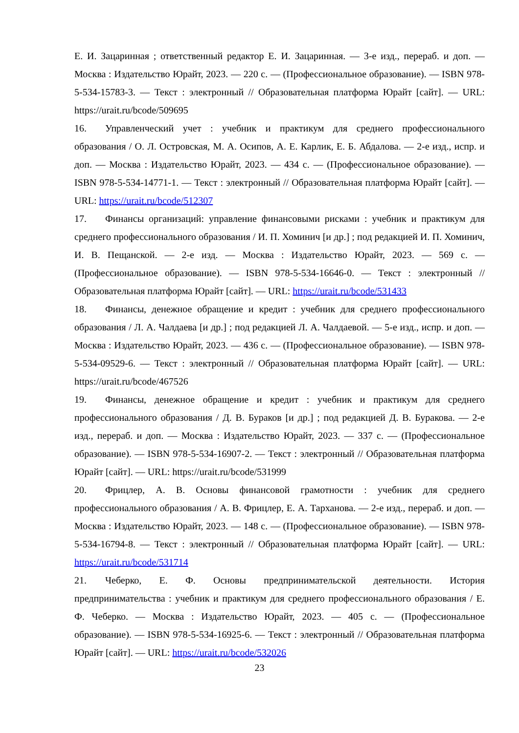Е. И. Зацаринная ; ответственный редактор Е. И. Зацаринная. — 3-е изд., перераб. и доп. — Москва : Издательство Юрайт, 2023. — 220 с. — (Профессиональное образование). — ISBN 978-5-534-15783-3. — Текст : электронный // Образовательная платформа Юрайт [сайт]. — URL: https://urait.ru/bcode/509695
16. Управленческий учет : учебник и практикум для среднего профессионального образования / О. Л. Островская, М. А. Осипов, А. Е. Карлик, Е. Б. Абдалова. — 2-е изд., испр. и доп. — Москва : Издательство Юрайт, 2023. — 434 с. — (Профессиональное образование). — ISBN 978-5-534-14771-1. — Текст : электронный // Образовательная платформа Юрайт [сайт]. — URL: https://urait.ru/bcode/512307
17. Финансы организаций: управление финансовыми рисками : учебник и практикум для среднего профессионального образования / И. П. Хоминич [и др.] ; под редакцией И. П. Хоминич, И. В. Пещанской. — 2-е изд. — Москва : Издательство Юрайт, 2023. — 569 с. — (Профессиональное образование). — ISBN 978-5-534-16646-0. — Текст : электронный // Образовательная платформа Юрайт [сайт]. — URL: https://urait.ru/bcode/531433
18. Финансы, денежное обращение и кредит : учебник для среднего профессионального образования / Л. А. Чалдаева [и др.] ; под редакцией Л. А. Чалдаевой. — 5-е изд., испр. и доп. — Москва : Издательство Юрайт, 2023. — 436 с. — (Профессиональное образование). — ISBN 978-5-534-09529-6. — Текст : электронный // Образовательная платформа Юрайт [сайт]. — URL: https://urait.ru/bcode/467526
19. Финансы, денежное обращение и кредит : учебник и практикум для среднего профессионального образования / Д. В. Бураков [и др.] ; под редакцией Д. В. Буракова. — 2-е изд., перераб. и доп. — Москва : Издательство Юрайт, 2023. — 337 с. — (Профессиональное образование). — ISBN 978-5-534-16907-2. — Текст : электронный // Образовательная платформа Юрайт [сайт]. — URL: https://urait.ru/bcode/531999
20. Фрицлер, А. В. Основы финансовой грамотности : учебник для среднего профессионального образования / А. В. Фрицлер, Е. А. Тарханова. — 2-е изд., перераб. и доп. — Москва : Издательство Юрайт, 2023. — 148 с. — (Профессиональное образование). — ISBN 978-5-534-16794-8. — Текст : электронный // Образовательная платформа Юрайт [сайт]. — URL: https://urait.ru/bcode/531714
21. Чеберко, Е. Ф. Основы предпринимательской деятельности. История предпринимательства : учебник и практикум для среднего профессионального образования / Е. Ф. Чеберко. — Москва : Издательство Юрайт, 2023. — 405 с. — (Профессиональное образование). — ISBN 978-5-534-16925-6. — Текст : электронный // Образовательная платформа Юрайт [сайт]. — URL: https://urait.ru/bcode/532026
23